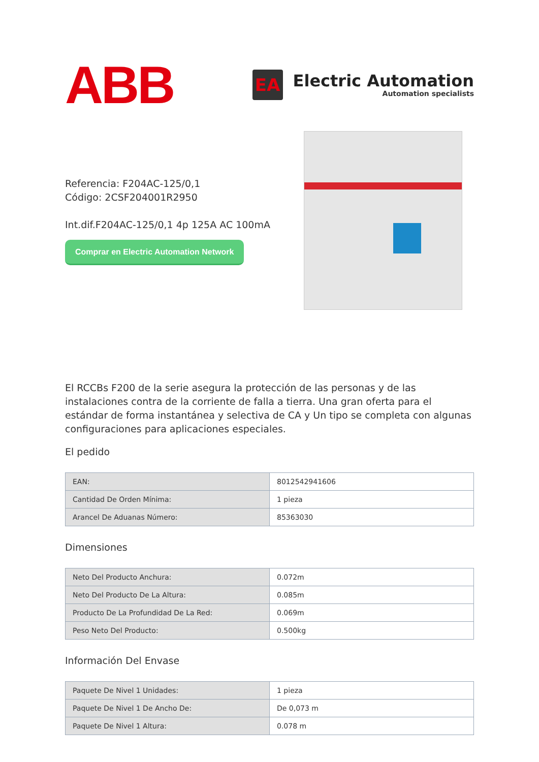ABB
EA
Electric Automation
Automation specialists
Referencia: F204AC-125/0,1
Código: 2CSF204001R2950
Int.dif.F204AC-125/0,1 4p 125A AC 100mA
Comprar en Electric Automation Network
El RCCBs F200 de la serie asegura la protección de las personas y de las instalaciones contra de la corriente de falla a tierra. Una gran oferta para el estándar de forma instantánea y selectiva de CA y Un tipo se completa con algunas configuraciones para aplicaciones especiales.
El pedido
| EAN: | 8012542941606 |
| Cantidad De Orden Mínima: | 1 pieza |
| Arancel De Aduanas Número: | 85363030 |
Dimensiones
| Neto Del Producto Anchura: | 0.072m |
| Neto Del Producto De La Altura: | 0.085m |
| Producto De La Profundidad De La Red: | 0.069m |
| Peso Neto Del Producto: | 0.500kg |
Información Del Envase
| Paquete De Nivel 1 Unidades: | 1 pieza |
| Paquete De Nivel 1 De Ancho De: | De 0,073 m |
| Paquete De Nivel 1 Altura: | 0.078 m |